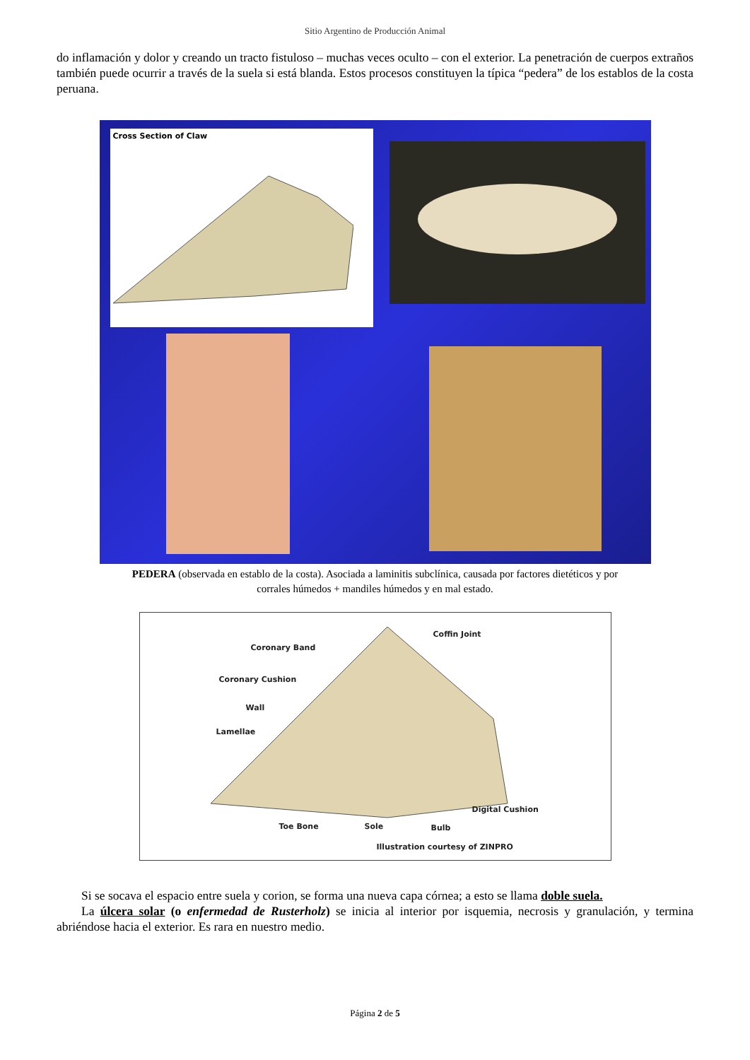Sitio Argentino de Producción Animal
do inflamación y dolor y creando un tracto fistuloso – muchas veces oculto – con el exterior. La penetración de cuerpos extraños también puede ocurrir a través de la suela si está blanda. Estos procesos constituyen la típica “pedera” de los establos de la costa peruana.
Cross Section of Claw
PEDERA (observada en establo de la costa). Asociada a laminitis subclínica, causada por factores dietéticos y por corrales húmedos + mandiles húmedos y en mal estado.
Coffin Joint
Coronary Band
Coronary Cushion
Wall
Lamellae
Digital Cushion
Toe Bone Sole Bulb
Illustration courtesy of ZINPRO
Si se socava el espacio entre suela y corion, se forma una nueva capa córnea; a esto se llama doble suela.
La úlcera solar (o enfermedad de Rusterholz) se inicia al interior por isquemia, necrosis y granulación, y termina abriéndose hacia el exterior. Es rara en nuestro medio.
Página 2 de 5